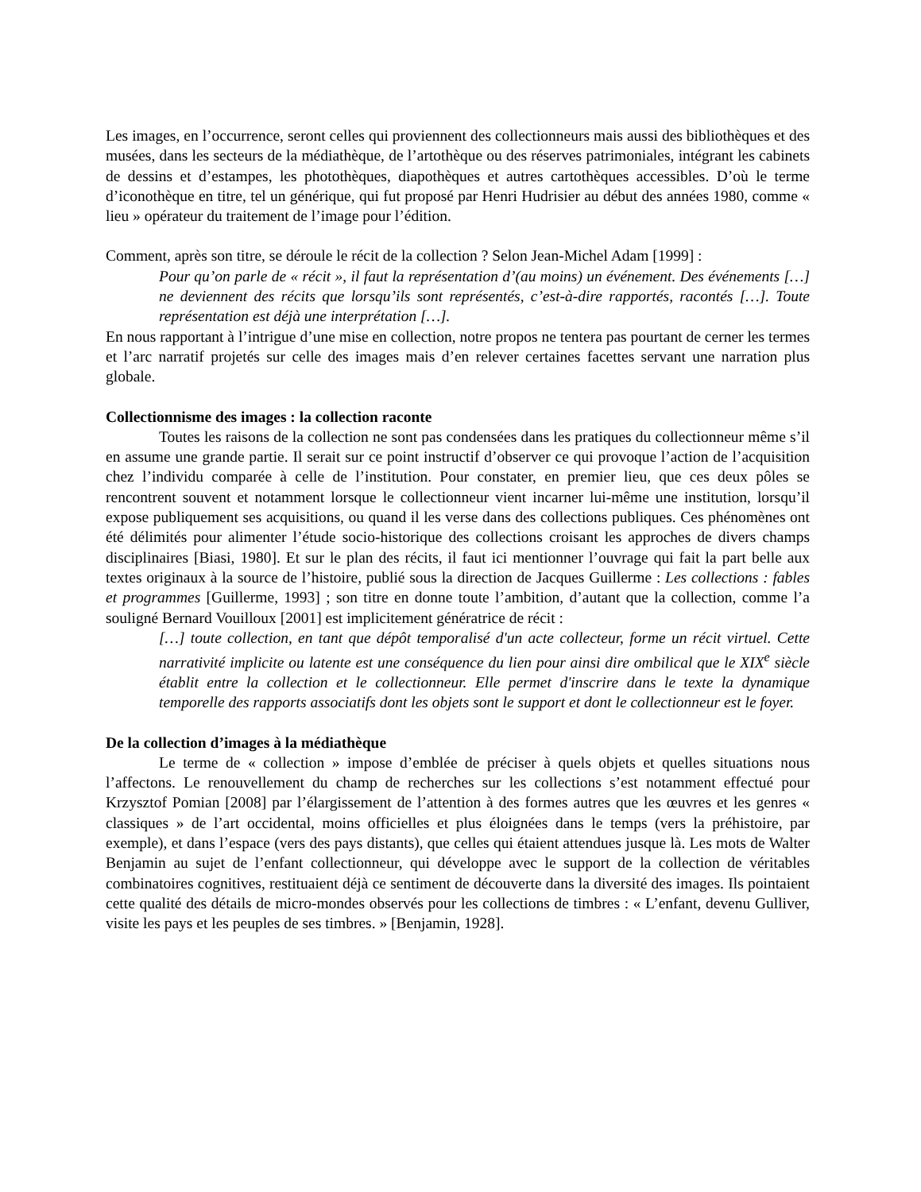Les images, en l’occurrence, seront celles qui proviennent des collectionneurs mais aussi des bibliothèques et des musées, dans les secteurs de la médiathèque, de l’artothèque ou des réserves patrimoniales, intégrant les cabinets de dessins et d’estampes, les photothèques, diapothèques et autres cartothèques accessibles. D’où le terme d’iconothèque en titre, tel un générique, qui fut proposé par Henri Hudrisier au début des années 1980, comme « lieu » opérateur du traitement de l’image pour l’édition.
Comment, après son titre, se déroule le récit de la collection ? Selon Jean-Michel Adam [1999] :
Pour qu’on parle de « récit », il faut la représentation d’(au moins) un événement. Des événements […] ne deviennent des récits que lorsqu’ils sont représentés, c’est-à-dire rapportés, racontés […]. Toute représentation est déjà une interprétation […].
En nous rapportant à l’intrigue d’une mise en collection, notre propos ne tentera pas pourtant de cerner les termes et l’arc narratif projetés sur celle des images mais d’en relever certaines facettes servant une narration plus globale.
Collectionnisme des images : la collection raconte
Toutes les raisons de la collection ne sont pas condensées dans les pratiques du collectionneur même s’il en assume une grande partie. Il serait sur ce point instructif d’observer ce qui provoque l’action de l’acquisition chez l’individu comparée à celle de l’institution. Pour constater, en premier lieu, que ces deux pôles se rencontrent souvent et notamment lorsque le collectionneur vient incarner lui-même une institution, lorsqu’il expose publiquement ses acquisitions, ou quand il les verse dans des collections publiques. Ces phénomènes ont été délimités pour alimenter l’étude socio-historique des collections croisant les approches de divers champs disciplinaires [Biasi, 1980]. Et sur le plan des récits, il faut ici mentionner l’ouvrage qui fait la part belle aux textes originaux à la source de l’histoire, publié sous la direction de Jacques Guillerme : Les collections : fables et programmes [Guillerme, 1993] ; son titre en donne toute l’ambition, d’autant que la collection, comme l’a souligné Bernard Vouilloux [2001] est implicitement génératrice de récit :
[…] toute collection, en tant que dépôt temporalisé d'un acte collecteur, forme un récit virtuel. Cette narrativité implicite ou latente est une conséquence du lien pour ainsi dire ombilical que le XIX<sup>e</sup> siècle établit entre la collection et le collectionneur. Elle permet d'inscrire dans le texte la dynamique temporelle des rapports associatifs dont les objets sont le support et dont le collectionneur est le foyer.
De la collection d’images à la médiathèque
Le terme de « collection » impose d’emblée de préciser à quels objets et quelles situations nous l’affectons. Le renouvellement du champ de recherches sur les collections s’est notamment effectué pour Krzysztof Pomian [2008] par l’élargissement de l’attention à des formes autres que les œuvres et les genres « classiques » de l’art occidental, moins officielles et plus éloignées dans le temps (vers la préhistoire, par exemple), et dans l’espace (vers des pays distants), que celles qui étaient attendues jusque là. Les mots de Walter Benjamin au sujet de l’enfant collectionneur, qui développe avec le support de la collection de véritables combinatoires cognitives, restituaient déjà ce sentiment de découverte dans la diversité des images. Ils pointaient cette qualité des détails de micro-mondes observés pour les collections de timbres : « L’enfant, devenu Gulliver, visite les pays et les peuples de ses timbres. » [Benjamin, 1928].